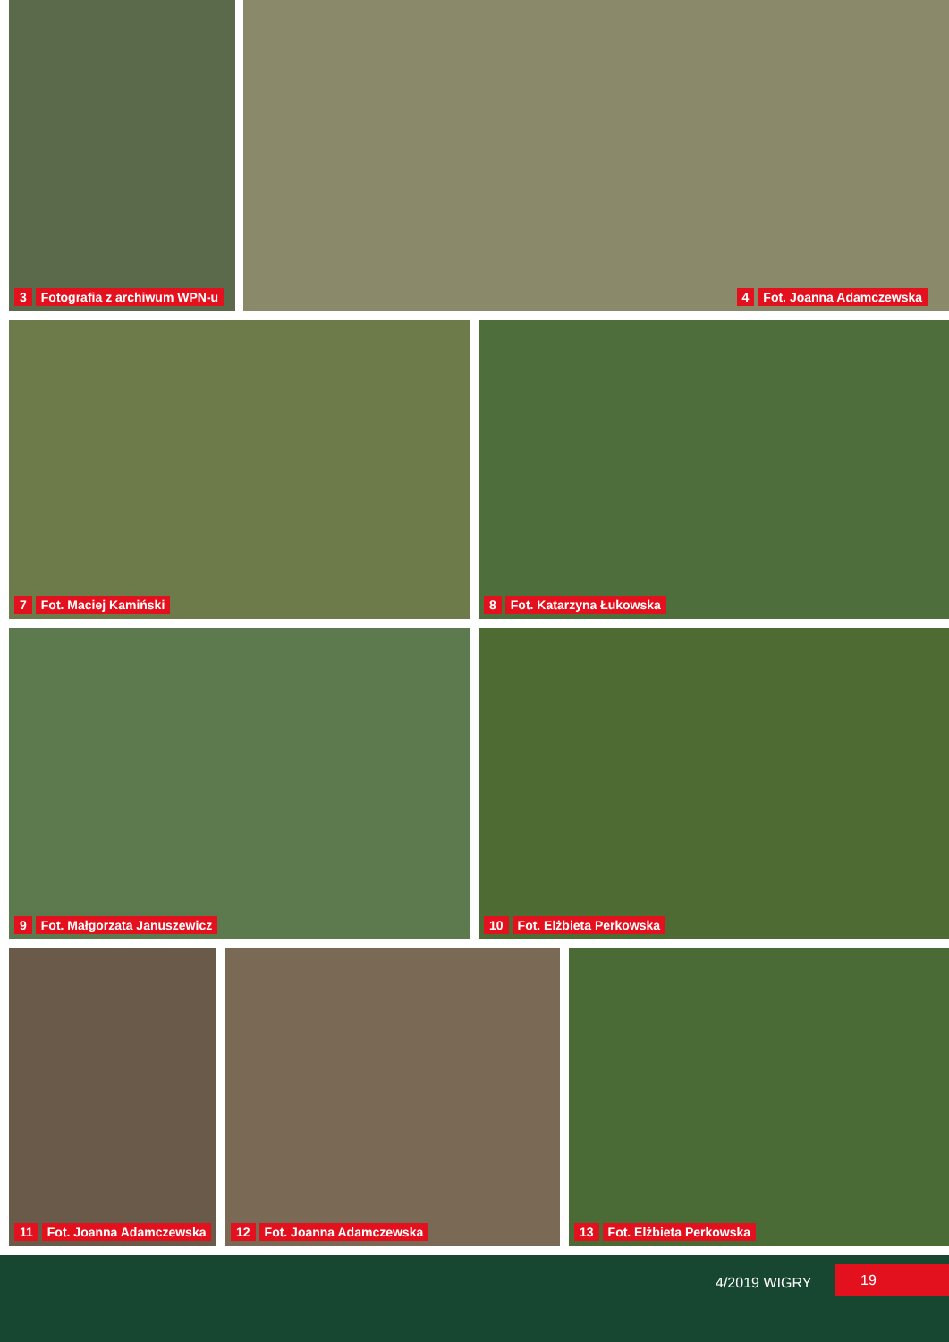3 Fotografia z archiwum WPN-u
4 Fot. Joanna Adamczewska
7 Fot. Maciej Kamiński 8 Fot. Katarzyna Łukowska
9 Fot. Małgorzata Januszewicz 10 Fot. Elżbieta Perkowska
11 Fot. Joanna Adamczewska
12 Fot. Joanna Adamczewska 13 Fot. Elżbieta Perkowska
4/2019 WIGRY
19